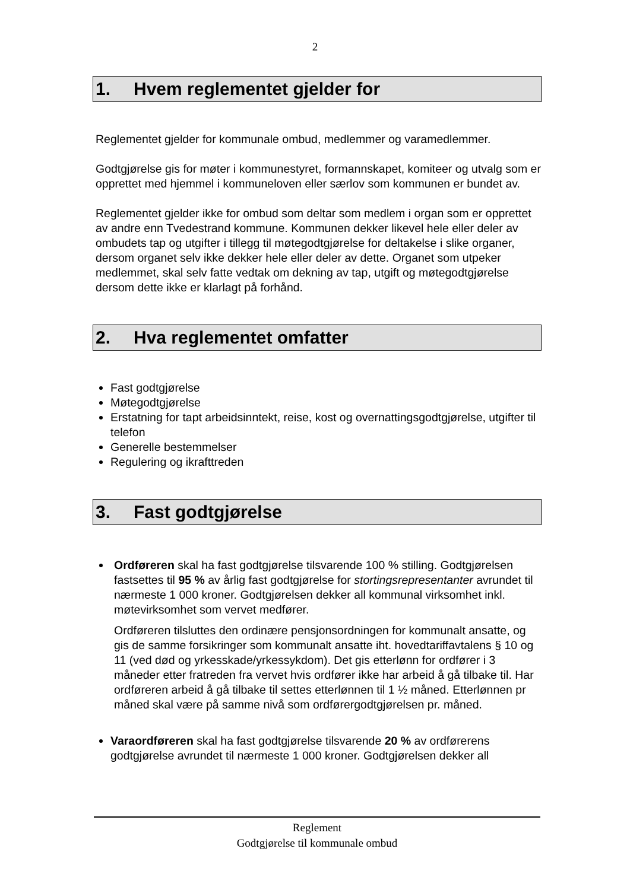2
1. Hvem reglementet gjelder for
Reglementet gjelder for kommunale ombud, medlemmer og varamedlemmer.
Godtgjørelse gis for møter i kommunestyret, formannskapet, komiteer og utvalg som er opprettet med hjemmel i kommuneloven eller særlov som kommunen er bundet av.
Reglementet gjelder ikke for ombud som deltar som medlem i organ som er opprettet av andre enn Tvedestrand kommune. Kommunen dekker likevel hele eller deler av ombudets tap og utgifter i tillegg til møtegodtgjørelse for deltakelse i slike organer, dersom organet selv ikke dekker hele eller deler av dette. Organet som utpeker medlemmet, skal selv fatte vedtak om dekning av tap, utgift og møtegodtgjørelse dersom dette ikke er klarlagt på forhånd.
2. Hva reglementet omfatter
Fast godtgjørelse
Møtegodtgjørelse
Erstatning for tapt arbeidsinntekt, reise, kost og overnattingsgodtgjørelse, utgifter til telefon
Generelle bestemmelser
Regulering og ikrafttreden
3. Fast godtgjørelse
Ordføreren skal ha fast godtgjørelse tilsvarende 100 % stilling. Godtgjørelsen fastsettes til 95 % av årlig fast godtgjørelse for stortingsrepresentanter avrundet til nærmeste 1 000 kroner. Godtgjørelsen dekker all kommunal virksomhet inkl. møtevirksomhet som vervet medfører.
Ordføreren tilsluttes den ordinære pensjonsordningen for kommunalt ansatte, og gis de samme forsikringer som kommunalt ansatte iht. hovedtariffavtalens § 10 og 11 (ved død og yrkesskade/yrkessykdom). Det gis etterlønn for ordfører i 3 måneder etter fratreden fra vervet hvis ordfører ikke har arbeid å gå tilbake til. Har ordføreren arbeid å gå tilbake til settes etterlønnen til 1 ½ måned. Etterlønnen pr måned skal være på samme nivå som ordførergodtgjørelsen pr. måned.
Varaordføreren skal ha fast godtgjørelse tilsvarende 20 % av ordførerens godtgjørelse avrundet til nærmeste 1 000 kroner. Godtgjørelsen dekker all
Reglement
Godtgjørelse til kommunale ombud